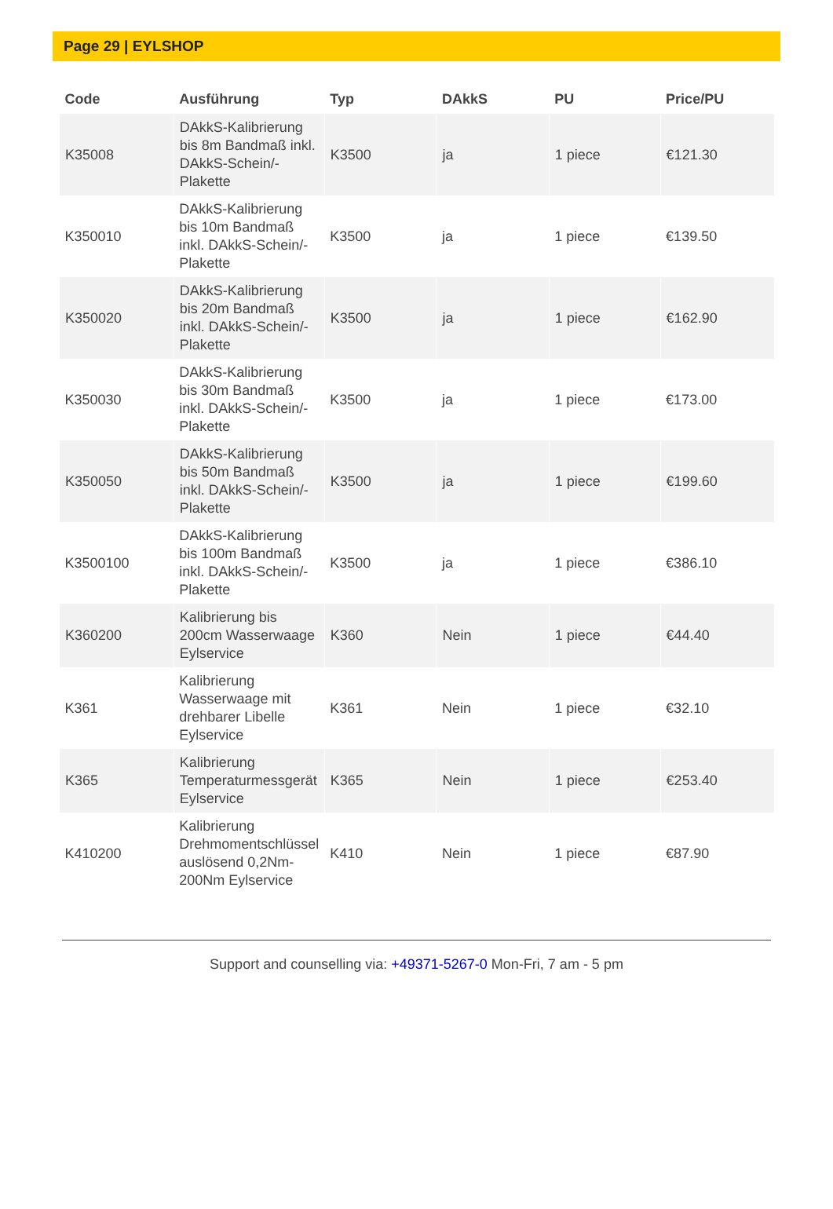Page 29 | EYLSHOP
| Code | Ausführung | Typ | DAkkS | PU | Price/PU |
| --- | --- | --- | --- | --- | --- |
| K35008 | DAkkS-Kalibrierung bis 8m Bandmaß inkl. DAkkS-Schein/-Plakette | K3500 | ja | 1 piece | €121.30 |
| K350010 | DAkkS-Kalibrierung bis 10m Bandmaß inkl. DAkkS-Schein/-Plakette | K3500 | ja | 1 piece | €139.50 |
| K350020 | DAkkS-Kalibrierung bis 20m Bandmaß inkl. DAkkS-Schein/-Plakette | K3500 | ja | 1 piece | €162.90 |
| K350030 | DAkkS-Kalibrierung bis 30m Bandmaß inkl. DAkkS-Schein/-Plakette | K3500 | ja | 1 piece | €173.00 |
| K350050 | DAkkS-Kalibrierung bis 50m Bandmaß inkl. DAkkS-Schein/-Plakette | K3500 | ja | 1 piece | €199.60 |
| K3500100 | DAkkS-Kalibrierung bis 100m Bandmaß inkl. DAkkS-Schein/-Plakette | K3500 | ja | 1 piece | €386.10 |
| K360200 | Kalibrierung bis 200cm Wasserwaage Eylservice | K360 | Nein | 1 piece | €44.40 |
| K361 | Kalibrierung Wasserwaage mit drehbarer Libelle Eylservice | K361 | Nein | 1 piece | €32.10 |
| K365 | Kalibrierung Temperaturmessgerät Eylservice | K365 | Nein | 1 piece | €253.40 |
| K410200 | Kalibrierung Drehmomentschlüssel auslösend 0,2Nm-200Nm Eylservice | K410 | Nein | 1 piece | €87.90 |
Support and counselling via: +49371-5267-0 Mon-Fri, 7 am - 5 pm